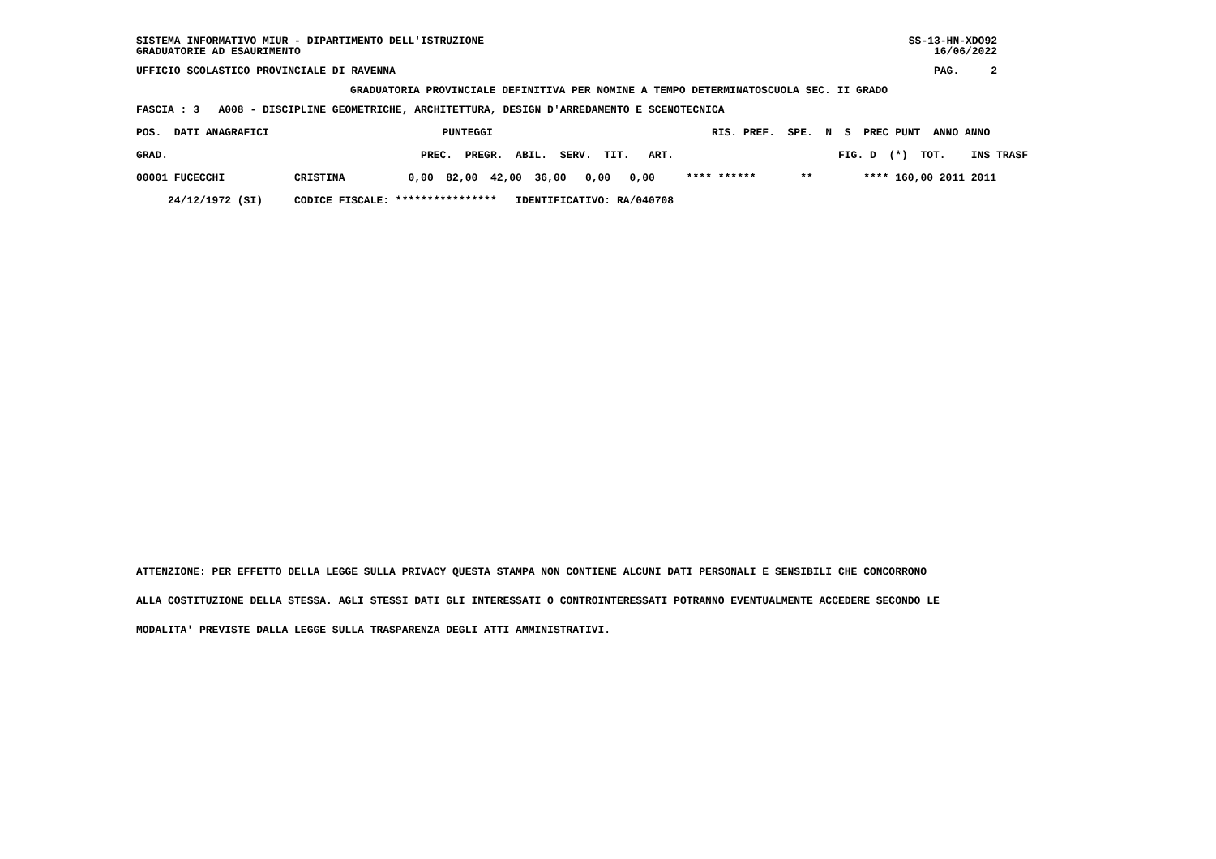SISTEMA INFORMATIVO MIUR - DIPARTIMENTO DELL'ISTRUZIONE SS-13-HN-XDO92
GRADUATORIE AD ESAURIMENTO 16/06/2022
UFFICIO SCOLASTICO PROVINCIALE DI RAVENNA PAG. 2
GRADUATORIA PROVINCIALE DEFINITIVA PER NOMINE A TEMPO DETERMINATOSCUOLA SEC. II GRADO
FASCIA : 3 A008 - DISCIPLINE GEOMETRICHE, ARCHITETTURA, DESIGN D'ARREDAMENTO E SCENOTECNICA
| POS. DATI ANAGRAFICI | | PUNTEGGI | | RIS. PREF. SPE. N S PREC PUNT ANNO ANNO |
| --- | --- | --- | --- | --- |
| GRAD. | | PREC. PREGR. ABIL. SERV. TIT. ART. | | FIG. D (*) TOT. INS TRASF |
| 00001 FUCECCHI | CRISTINA | 0,00 82,00 42,00 36,00 0,00 0,00 | | **** ****** ** **** 160,00 2011 2011 |
| 24/12/1972 (SI) | CODICE FISCALE: **************** IDENTIFICATIVO: RA/040708 | | | |
ATTENZIONE: PER EFFETTO DELLA LEGGE SULLA PRIVACY QUESTA STAMPA NON CONTIENE ALCUNI DATI PERSONALI E SENSIBILI CHE CONCORRONO
ALLA COSTITUZIONE DELLA STESSA. AGLI STESSI DATI GLI INTERESSATI O CONTROINTERESSATI POTRANNO EVENTUALMENTE ACCEDERE SECONDO LE
MODALITA' PREVISTE DALLA LEGGE SULLA TRASPARENZA DEGLI ATTI AMMINISTRATIVI.